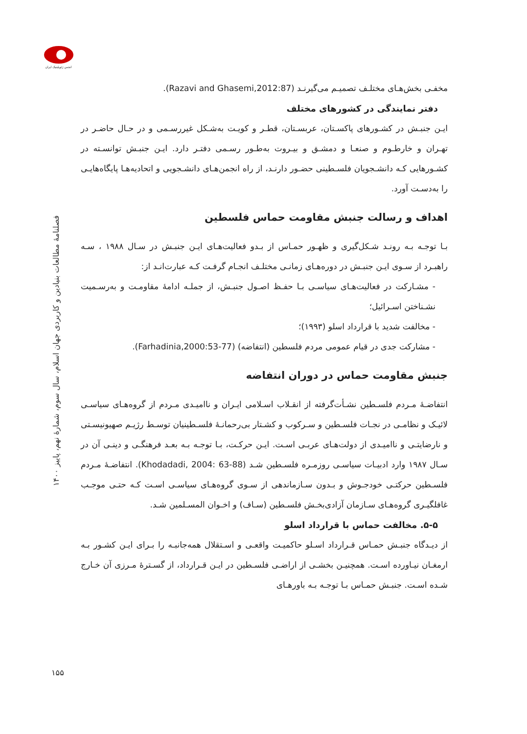انجمن ژئوپلیتیک ایران
فصلنامهٔ مطالعات بنیادین و کاربردی جهان اسلام، سال سوم، شمارهٔ نهم، پاییز ۱۴۰۰
۱۵۵
مخفـی بخش‌هـای مختلـف تصمیـم می‌گیرنـد (Razavi and Ghasemi,2012:87).
دفتر نمایندگی در کشورهای مختلف
ایـن جنبـش در کشـورهای پاکسـتان، عربسـتان، قطـر و کویـت به‌شـکل غیررسـمی و در حـال حاضـر در تهـران و خارطـوم و صنعـا و دمشـق و بیـروت به‌طـور رسـمی دفتـر دارد. ایـن جنبـش توانسـته در کشـورهایی کـه دانشـجویان فلسـطینی حضـور دارنـد، از راه انجمن‌هـای دانشـجویی و اتحادیه‌هـا پایگاه‌هایـی را به‌دسـت آورد.
اهداف و رسالت جنبش مقاومت حماس فلسطین
بـا توجـه بـه رونـد شـکل‌گیری و ظهـور حمـاس از بـدو فعالیت‌هـای ایـن جنبـش در سـال ۱۹۸۸ ، سـه راهبـرد از سـوی ایـن جنبـش در دوره‌هـای زمانـی مختلـف انجـام گرفـت کـه عبارت‌انـد از:
- مشـارکت در فعالیت‌هـای سیاسـی بـا حفـظ اصـول جنبـش، از جملـه ادامهٔ مقاومـت و به‌رسـمیت نشـناختن اسـرائیل؛
- مخالفت شدید با قرارداد اسلو (۱۹۹۳)؛
- مشارکت جدی در قیام عمومی مردم فلسطین (انتفاضه) (Farhadinia,2000:53-77).
جنبش مقاومت حماس در دوران انتفاضه
انتفاضـهٔ مـردم فلسـطین نشـأت‌گرفته از انقـلاب اسـلامی ایـران و ناامیـدی مـردم از گروه‌هـای سیاسـی لائیـک و نظامـی در نجـات فلسـطین و سـرکوب و کشـتار بی‌رحمانـهٔ فلسـطینیان توسـط رژیـم صهیونیسـتی و نارضایتـی و ناامیـدی از دولت‌هـای عربـی اسـت. ایـن حرکـت، بـا توجـه بـه بعـد فرهنگـی و دینـی آن در سـال ۱۹۸۷ وارد ادبیـات سیاسـی روزمـره فلسـطین شـد (Khodadadi, 2004: 63-88). انتفاضـهٔ مـردم فلسـطین حرکتـی خودجـوش و بـدون سـازماندهی از سـوی گروه‌هـای سیاسـی اسـت کـه حتـی موجـب غافلگیـری گروه‌هـای سـازمان آزادی‌بخـش فلسـطین (سـاف) و اخـوان المسـلمین شـد.
۵-۵. مخالفت حماس با قرارداد اسلو
از دیـدگاه جنبـش حمـاس قـرارداد اسـلو حاکمیـت واقعـی و اسـتقلال همه‌جانبـه را بـرای ایـن کشـور بـه ارمغـان نیـاورده اسـت. همچنیـن بخشـی از اراضـی فلسـطین در ایـن قـرارداد، از گسـترهٔ مـرزی آن خـارج شـده اسـت. جنبـش حمـاس بـا توجـه بـه باورهـای